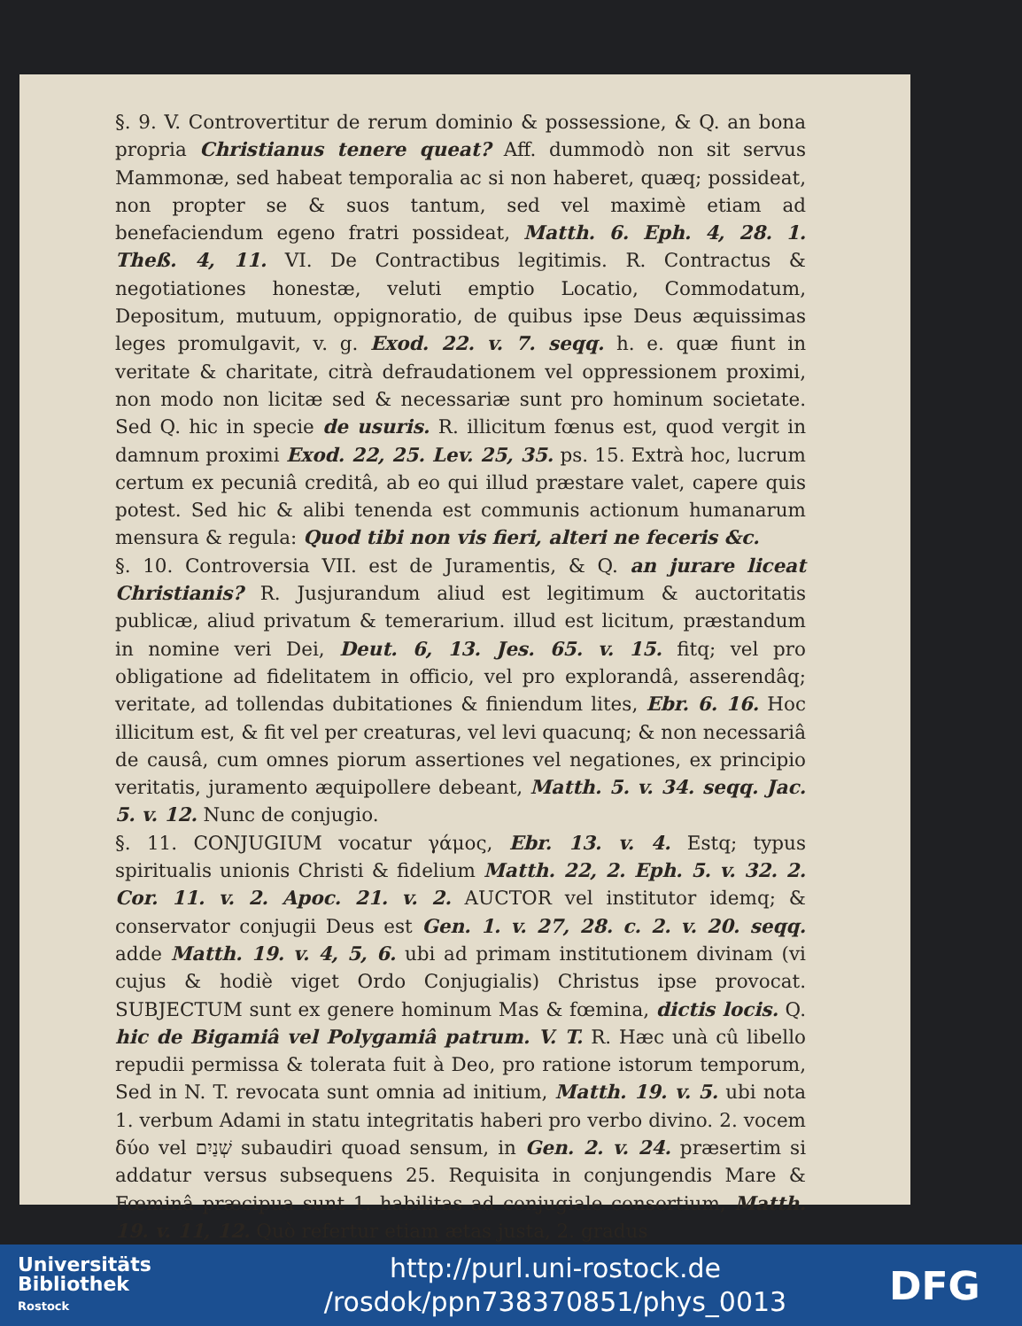§. 9. V. Controvertitur de rerum dominio & possessione, & Q. an bona propria Christianus tenere queat? Aff. dummodò non sit servus Mammonæ, sed habeat temporalia ac si non haberet, quæq; possideat, non propter se & suos tantum, sed vel maximè etiam ad benefaciendum egeno fratri possideat, Matth. 6. Eph. 4, 28. 1. Theß. 4, 11. VI. De Contractibus legitimis. R. Contractus & negotiationes honestæ, veluti emptio Locatio, Commodatum, Depositum, mutuum, oppignoratio, de quibus ipse Deus æquissimas leges promulgavit, v. g. Exod. 22. v. 7. seqq. h. e. quæ fiunt in veritate & charitate, citrà defraudationem vel oppressionem proximi, non modo non licitæ sed & necessariæ sunt pro hominum societate. Sed Q. hic in specie de usuris. R. illicitum fœnus est, quod vergit in damnum proximi Exod. 22, 25. Lev. 25, 35. ps. 15. Extrà hoc, lucrum certum ex pecuniâ creditâ, ab eo qui illud præstare valet, capere quis potest. Sed hic & alibi tenenda est communis actionum humanarum mensura & regula: Quod tibi non vis fieri, alteri ne feceris &c.
§. 10. Controversia VII. est de Juramentis, & Q. an jurare liceat Christianis? R. Jusjurandum aliud est legitimum & auctoritatis publicæ, aliud privatum & temerarium. illud est licitum, præstandum in nomine veri Dei, Deut. 6, 13. Jes. 65. v. 15. fitq; vel pro obligatione ad fidelitatem in officio, vel pro explorandâ, asserendâq; veritate, ad tollendas dubitationes & finiendum lites, Ebr. 6. 16. Hoc illicitum est, & fit vel per creaturas, vel levi quacunq; & non necessariâ de causâ, cum omnes piorum assertiones vel negationes, ex principio veritatis, juramento æquipollere debeant, Matth. 5. v. 34. seqq. Jac. 5. v. 12. Nunc de conjugio.
§. 11. CONJUGIUM vocatur γάμος, Ebr. 13. v. 4. Estq; typus spiritualis unionis Christi & fidelium Matth. 22, 2. Eph. 5. v. 32. 2. Cor. 11. v. 2. Apoc. 21. v. 2. AUCTOR vel institutor idemq; & conservator conjugii Deus est Gen. 1. v. 27, 28. c. 2. v. 20. seqq. adde Matth. 19. v. 4, 5, 6. ubi ad primam institutionem divinam (vi cujus & hodiè viget Ordo Conjugialis) Christus ipse provocat. SUBJECTUM sunt ex genere hominum Mas & fœmina, dictis locis. Q. hic de Bigamiâ vel Polygamiâ patrum. V. T. R. Hæc unà cû libello repudii permissa & tolerata fuit à Deo, pro ratione istorum temporum, Sed in N. T. revocata sunt omnia ad initium, Matth. 19. v. 5. ubi nota 1. verbum Adami in statu integritatis haberi pro verbo divino. 2. vocem δύο vel שְׁנַיִם subaudiri quoad sensum, in Gen. 2. v. 24. præsertim si addatur versus subsequens 25. Requisita in conjungendis Mare & Fœminâ præcipua sunt 1. habilitas ad conjugiale consortium, Matth. 19. v. 11, 12. Quò refertur etiam ætas justa, 2. gradus
Universitäts
Bibliothek
Rostock
http://purl.uni-rostock.de
/rosdok/ppn738370851/phys_0013
DFG